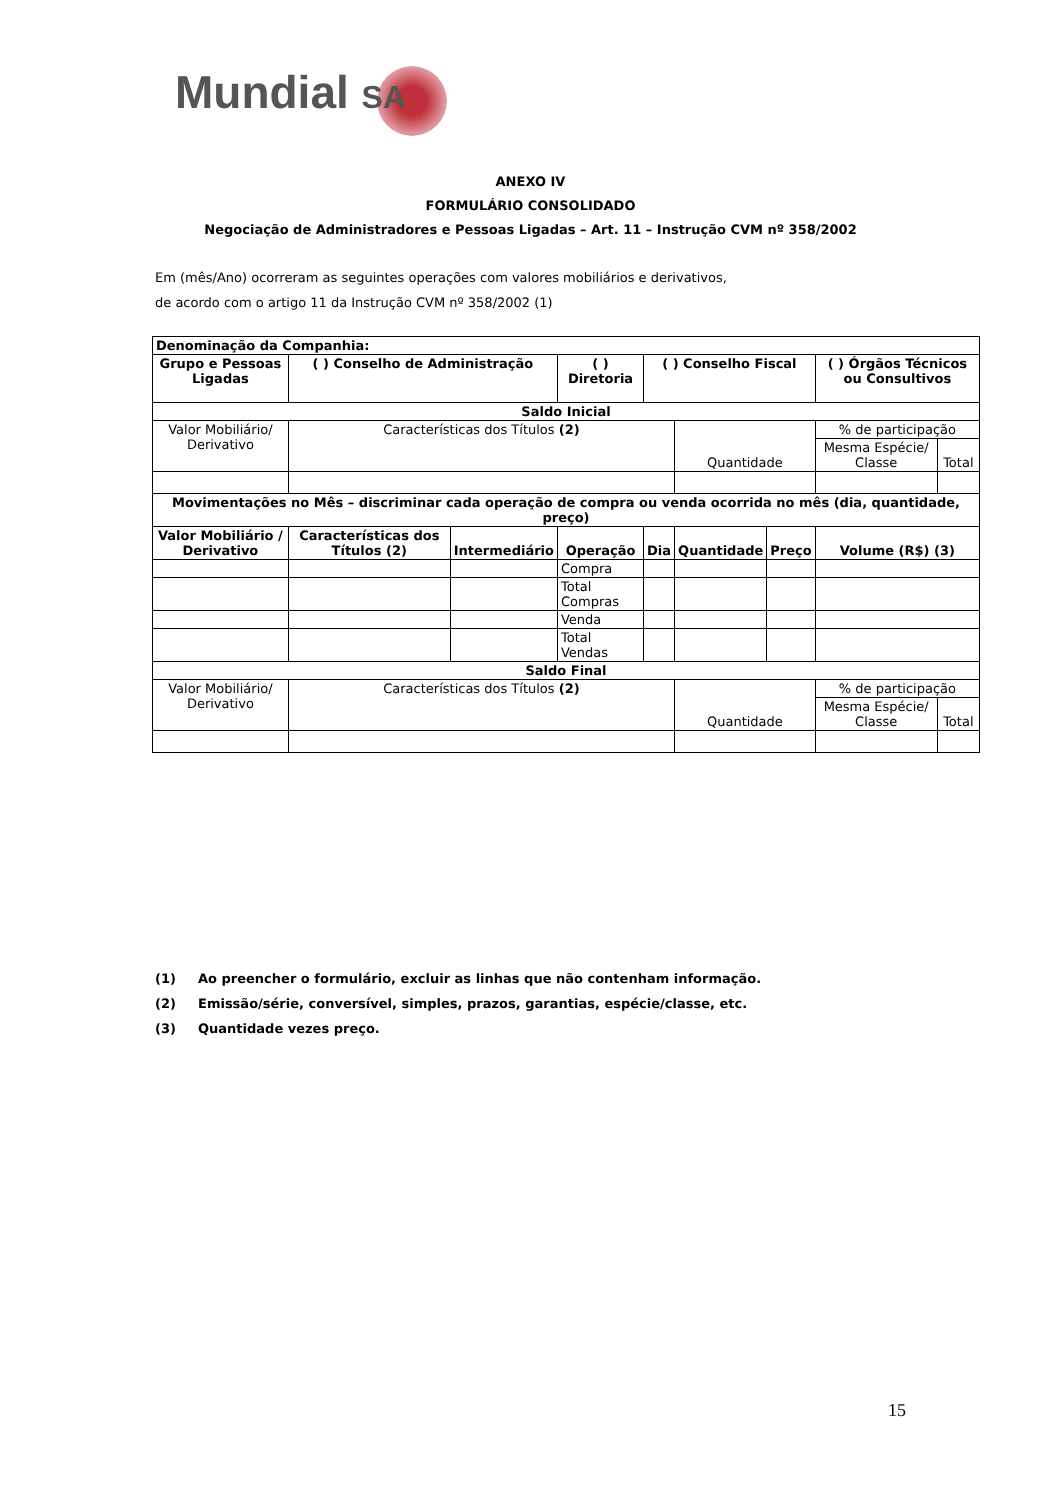Mundial SA
ANEXO IV
FORMULÁRIO CONSOLIDADO
Negociação de Administradores e Pessoas Ligadas – Art. 11 – Instrução CVM nº 358/2002
Em (mês/Ano) ocorreram as seguintes operações com valores mobiliários e derivativos,
de acordo com o artigo 11 da Instrução CVM nº 358/2002 (1)
| Denominação da Companhia: | | | | | | | | |
| --- | --- | --- | --- | --- | --- | --- | --- | --- |
| Grupo e Pessoas Ligadas | ( ) Conselho de Administração | | ( ) Diretoria | ( ) Conselho Fiscal | | | ( ) Órgãos Técnicos ou Consultivos | |
| Saldo Inicial | | | | | | | | |
| Valor Mobiliário/ Derivativo | Características dos Títulos (2) | | | | Quantidade | | % de participação | |
| | | | | | | | Mesma Espécie/ Classe | Total |
| Movimentações no Mês – discriminar cada operação de compra ou venda ocorrida no mês (dia, quantidade, preço) | | | | | | | | |
| Valor Mobiliário / Derivativo | Características dos Títulos (2) | Intermediário | Operação | Dia | Quantidade | Preço | Volume (R$) (3) | |
| | | | Compra | | | | | |
| | | | Total Compras | | | | | |
| | | | Venda | | | | | |
| | | | Total Vendas | | | | | |
| Saldo Final | | | | | | | | |
| Valor Mobiliário/ Derivativo | Características dos Títulos (2) | | | | Quantidade | | % de participação | |
| | | | | | | | Mesma Espécie/ Classe | Total |
(1) Ao preencher o formulário, excluir as linhas que não contenham informação.
(2) Emissão/série, conversível, simples, prazos, garantias, espécie/classe, etc.
(3) Quantidade vezes preço.
15